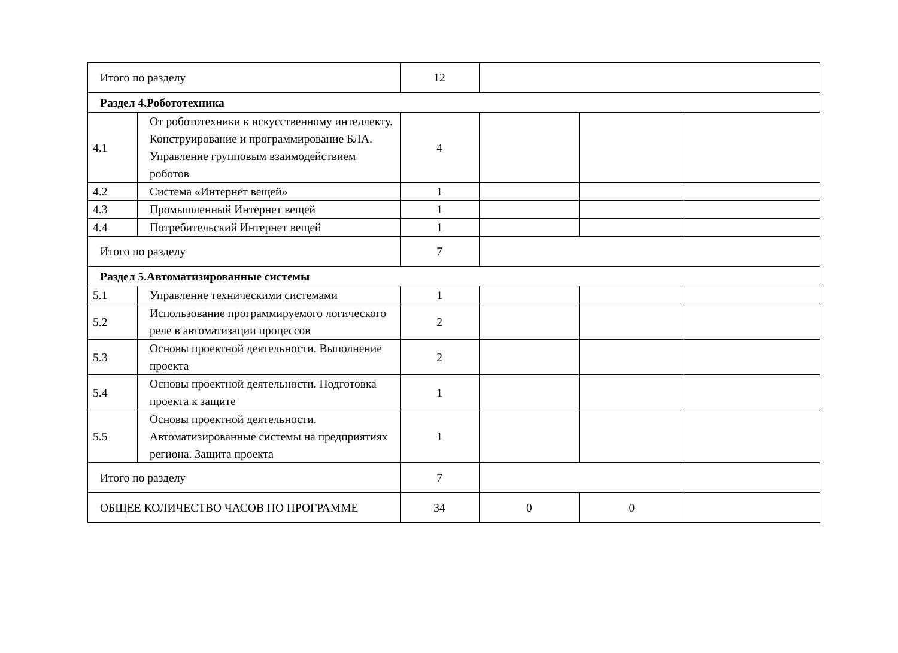| Итого по разделу | | 12 | | | |
| Раздел 4.Робототехника | | | | | |
| 4.1 | От робототехники к искусственному интеллекту. Конструирование и программирование БЛА. Управление групповым взаимодействием роботов | 4 | | | |
| 4.2 | Система «Интернет вещей» | 1 | | | |
| 4.3 | Промышленный Интернет вещей | 1 | | | |
| 4.4 | Потребительский Интернет вещей | 1 | | | |
| Итого по разделу | | 7 | | | |
| Раздел 5.Автоматизированные системы | | | | | |
| 5.1 | Управление техническими системами | 1 | | | |
| 5.2 | Использование программируемого логического реле в автоматизации процессов | 2 | | | |
| 5.3 | Основы проектной деятельности. Выполнение проекта | 2 | | | |
| 5.4 | Основы проектной деятельности. Подготовка проекта к защите | 1 | | | |
| 5.5 | Основы проектной деятельности. Автоматизированные системы на предприятиях региона. Защита проекта | 1 | | | |
| Итого по разделу | | 7 | | | |
| ОБЩЕЕ КОЛИЧЕСТВО ЧАСОВ ПО ПРОГРАММЕ | | 34 | 0 | 0 | |